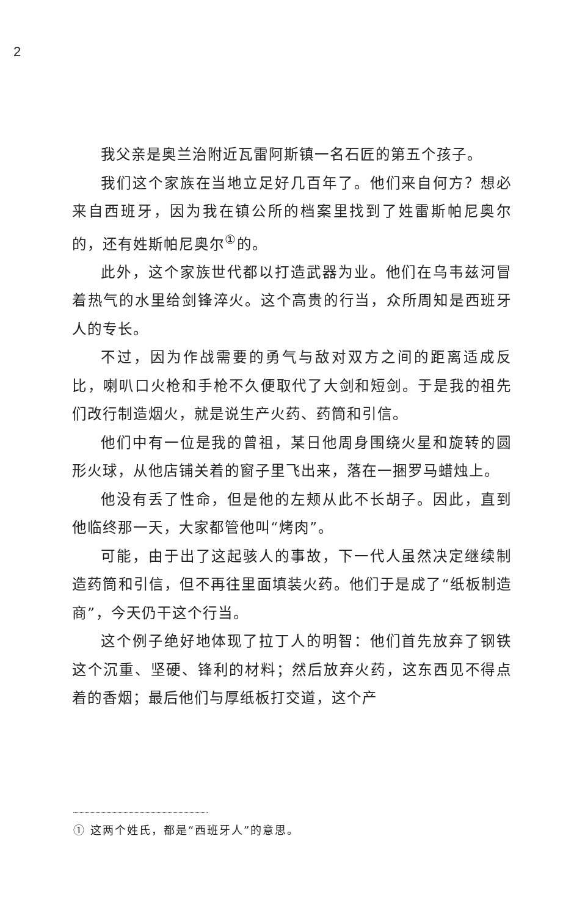2
我父亲是奥兰治附近瓦雷阿斯镇一名石匠的第五个孩子。
我们这个家族在当地立足好几百年了。他们来自何方？想必来自西班牙，因为我在镇公所的档案里找到了姓雷斯帕尼奥尔的，还有姓斯帕尼奥尔<sup>①</sup>的。
此外，这个家族世代都以打造武器为业。他们在乌韦兹河冒着热气的水里给剑锋淬火。这个高贵的行当，众所周知是西班牙人的专长。
不过，因为作战需要的勇气与敌对双方之间的距离适成反比，喇叭口火枪和手枪不久便取代了大剑和短剑。于是我的祖先们改行制造烟火，就是说生产火药、药筒和引信。
他们中有一位是我的曾祖，某日他周身围绕火星和旋转的圆形火球，从他店铺关着的窗子里飞出来，落在一捆罗马蜡烛上。
他没有丢了性命，但是他的左颊从此不长胡子。因此，直到他临终那一天，大家都管他叫“烤肉”。
可能，由于出了这起骇人的事故，下一代人虽然决定继续制造药筒和引信，但不再往里面填装火药。他们于是成了“纸板制造商”，今天仍干这个行当。
这个例子绝好地体现了拉丁人的明智：他们首先放弃了钢铁这个沉重、坚硬、锋利的材料；然后放弃火药，这东西见不得点着的香烟；最后他们与厚纸板打交道，这个产
① 这两个姓氏，都是“西班牙人”的意思。